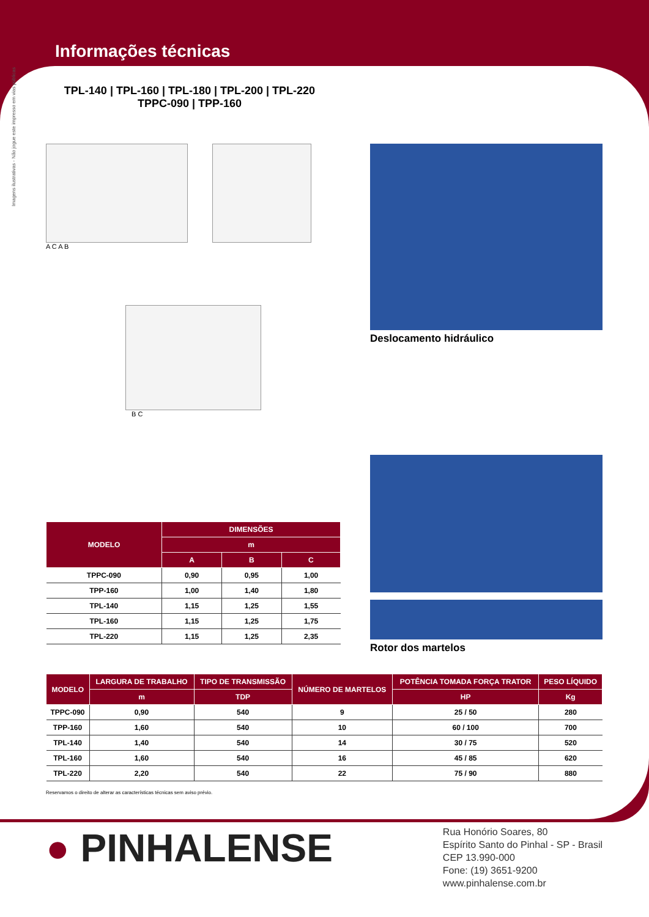Informações técnicas
Imagens ilustrativas - Não jogue este impresso em vias públicas
TPL-140 | TPL-160 | TPL-180 | TPL-200 | TPL-220
TPPC-090 | TPP-160
A C A B
B C
| MODELO | DIMENSÕES | | |
| --- | --- | --- | --- |
| | m | | |
| | A | B | C |
| TPPC-090 | 0,90 | 0,95 | 1,00 |
| TPP-160 | 1,00 | 1,40 | 1,80 |
| TPL-140 | 1,15 | 1,25 | 1,55 |
| TPL-160 | 1,15 | 1,25 | 1,75 |
| TPL-220 | 1,15 | 1,25 | 2,35 |
Deslocamento hidráulico
Rotor dos martelos
| MODELO | LARGURA DE TRABALHO | TIPO DE TRANSMISSÃO | NÚMERO DE MARTELOS | POTÊNCIA TOMADA FORÇA TRATOR | PESO LÍQUIDO |
| --- | --- | --- | --- | --- | --- |
| | m | TDP | | HP | Kg |
| TPPC-090 | 0,90 | 540 | 9 | 25 / 50 | 280 |
| TPP-160 | 1,60 | 540 | 10 | 60 / 100 | 700 |
| TPL-140 | 1,40 | 540 | 14 | 30 / 75 | 520 |
| TPL-160 | 1,60 | 540 | 16 | 45 / 85 | 620 |
| TPL-220 | 2,20 | 540 | 22 | 75 / 90 | 880 |
Reservamos o direito de alterar as características técnicas sem aviso prévio.
● PINHALENSE
Rua Honório Soares, 80
Espírito Santo do Pinhal - SP - Brasil
CEP 13.990-000
Fone: (19) 3651-9200
www.pinhalense.com.br